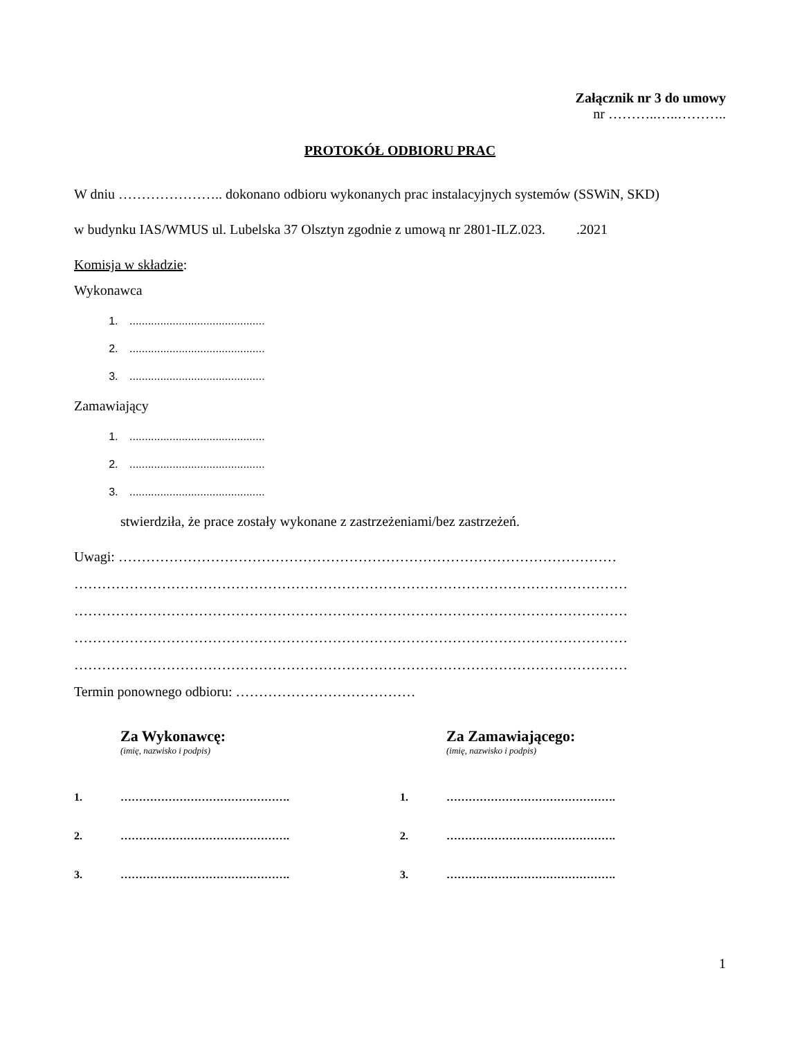Załącznik nr 3 do umowy
nr ………..…..………..
PROTOKÓŁ ODBIORU PRAC
W dniu ………………….. dokonano odbioru wykonanych prac instalacyjnych systemów (SSWiN, SKD)
w budynku IAS/WMUS ul. Lubelska 37 Olsztyn zgodnie z umową nr 2801-ILZ.023. .2021
Komisja w składzie:
Wykonawca
1. ............................................
2. ............................................
3. ............................................
Zamawiający
1. ............................................
2. ............................................
3. ............................................
stwierdziła, że prace zostały wykonane z zastrzeżeniami/bez zastrzeżeń.
Uwagi: ………………………………………………………………………………………………
…………………………………………………………………………………………………………
…………………………………………………………………………………………………………
…………………………………………………………………………………………………………
…………………………………………………………………………………………………………
Termin ponownego odbioru: …………………………………
Za Wykonawcę:
(imię, nazwisko i podpis)
1. ……………………………………….
2. ……………………………………….
3. ……………………………………….
Za Zamawiającego:
(imię, nazwisko i podpis)
1. ……………………………………….
2. ……………………………………….
3. ……………………………………….
1